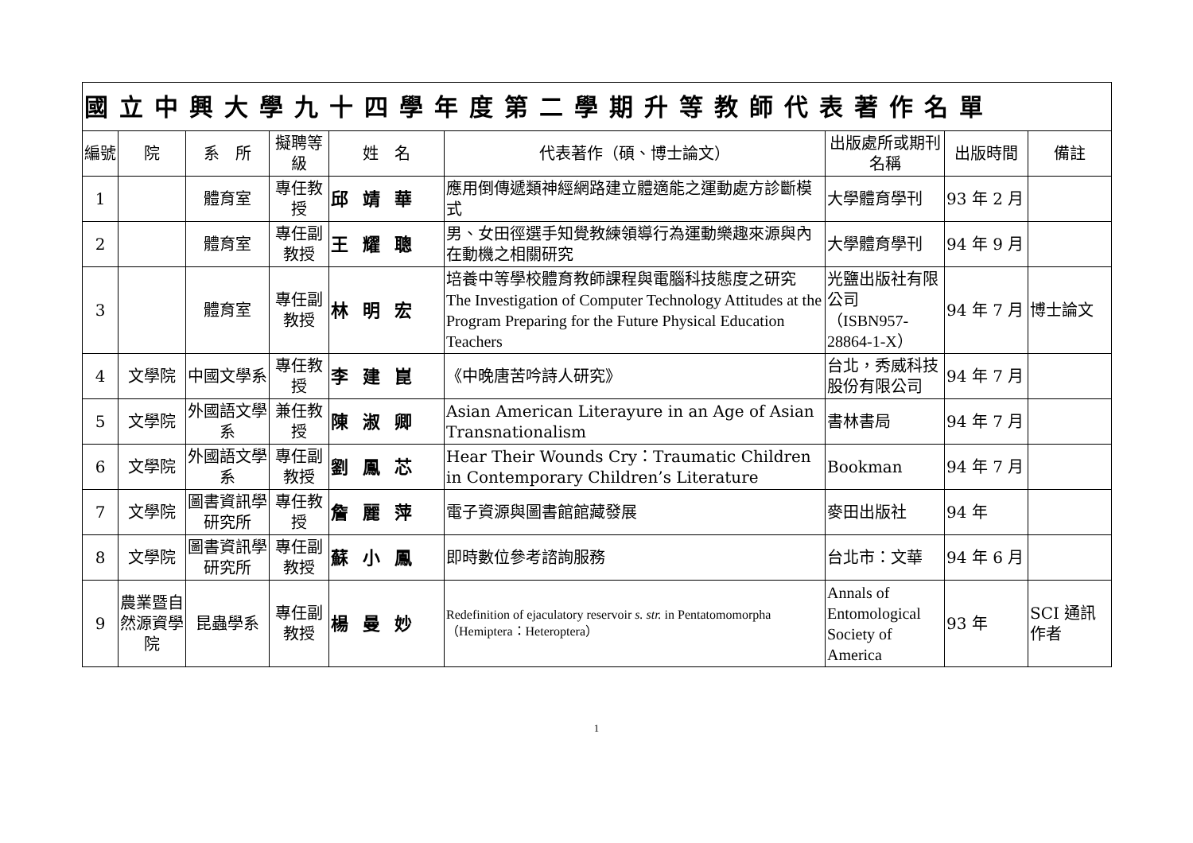| 國立中興大學九十四學年度第二學期升等教師代表著作名單 | | | | | | | | |
| --- | --- | --- | --- | --- | --- | --- | --- | --- |
| 編號 | 院 | 系 所 | 擬聘等級 | 姓 名 | 代表著作（碩、博士論文） | 出版處所或期刊名稱 | 出版時間 | 備註 |
| 1 | | 體育室 | 專任教授 | 邱靖華 | 應用倒傳遞類神經網路建立體適能之運動處方診斷模式 | 大學體育學刊 | 93 年 2 月 | |
| 2 | | 體育室 | 專任副教授 | 王耀聰 | 男、女田徑選手知覺教練領導行為運動樂趣來源與內在動機之相關研究 | 大學體育學刊 | 94 年 9 月 | |
| 3 | | 體育室 | 專任副教授 | 林明宏 | 培養中等學校體育教師課程與電腦科技態度之研究 The Investigation of Computer Technology Attitudes at the Program Preparing for the Future Physical Education Teachers | 光鹽出版社有限公司 （ISBN957-28864-1-X） | 94 年 7 月 | 博士論文 |
| 4 | 文學院 | 中國文學系 | 專任教授 | 李建崑 | 《中晚唐苦吟詩人研究》 | 台北，秀威科技股份有限公司 | 94 年 7 月 | |
| 5 | 文學院 | 外國語文學系 | 兼任教授 | 陳淑卿 | Asian American Literayure in an Age of Asian Transnationalism | 書林書局 | 94 年 7 月 | |
| 6 | 文學院 | 外國語文學系 | 專任副教授 | 劉鳳芯 | Hear Their Wounds Cry：Traumatic Children in Contemporary Children’s Literature | Bookman | 94 年 7 月 | |
| 7 | 文學院 | 圖書資訊學研究所 | 專任教授 | 詹麗萍 | 電子資源與圖書館館藏發展 | 麥田出版社 | 94 年 | |
| 8 | 文學院 | 圖書資訊學研究所 | 專任副教授 | 蘇小鳳 | 即時數位參考諮詢服務 | 台北市：文華 | 94 年 6 月 | |
| 9 | 農業暨自然源資學院 | 昆蟲學系 | 專任副教授 | 楊曼妙 | Redefinition of ejaculatory reservoir s. str. in Pentatomomorpha （Hemiptera：Heteroptera） | Annals of Entomological Society of America | 93 年 | SCI 通訊作者 |
1